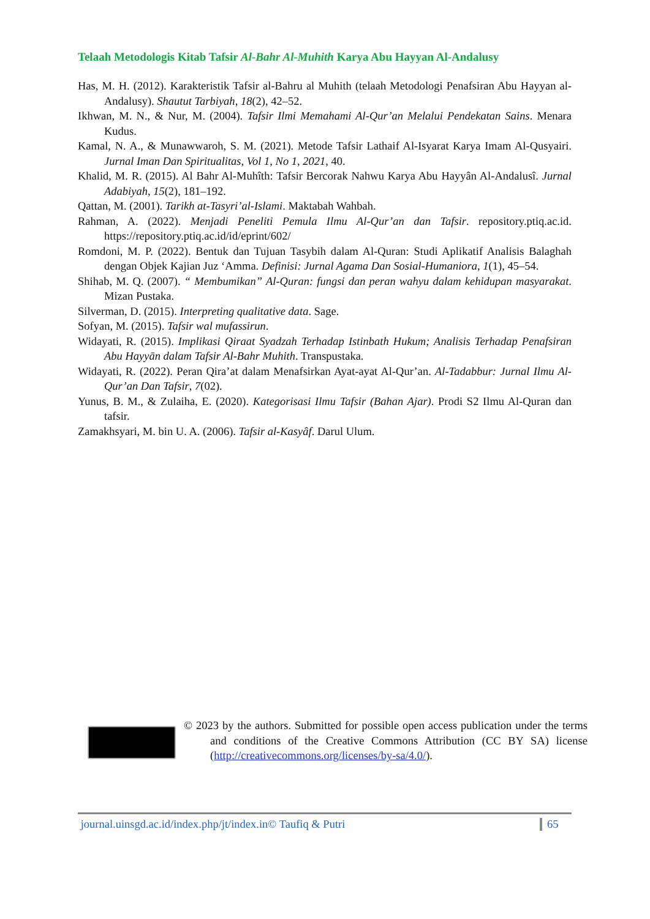Telaah Metodologis Kitab Tafsir Al-Bahr Al-Muhith Karya Abu Hayyan Al-Andalusy
Has, M. H. (2012). Karakteristik Tafsir al-Bahru al Muhith (telaah Metodologi Penafsiran Abu Hayyan al-Andalusy). Shautut Tarbiyah, 18(2), 42–52.
Ikhwan, M. N., & Nur, M. (2004). Tafsir Ilmi Memahami Al-Qur’an Melalui Pendekatan Sains. Menara Kudus.
Kamal, N. A., & Munawwaroh, S. M. (2021). Metode Tafsir Lathaif Al-Isyarat Karya Imam Al-Qusyairi. Jurnal Iman Dan Spiritualitas, Vol 1, No 1, 2021, 40.
Khalid, M. R. (2015). Al Bahr Al-Muhîth: Tafsir Bercorak Nahwu Karya Abu Hayyân Al-Andalusî. Jurnal Adabiyah, 15(2), 181–192.
Qattan, M. (2001). Tarikh at-Tasyri’al-Islami. Maktabah Wahbah.
Rahman, A. (2022). Menjadi Peneliti Pemula Ilmu Al-Qur’an dan Tafsir. repository.ptiq.ac.id. https://repository.ptiq.ac.id/id/eprint/602/
Romdoni, M. P. (2022). Bentuk dan Tujuan Tasybih dalam Al-Quran: Studi Aplikatif Analisis Balaghah dengan Objek Kajian Juz ‘Amma. Definisi: Jurnal Agama Dan Sosial-Humaniora, 1(1), 45–54.
Shihab, M. Q. (2007). “ Membumikan” Al-Quran: fungsi dan peran wahyu dalam kehidupan masyarakat. Mizan Pustaka.
Silverman, D. (2015). Interpreting qualitative data. Sage.
Sofyan, M. (2015). Tafsir wal mufassirun.
Widayati, R. (2015). Implikasi Qiraat Syadzah Terhadap Istinbath Hukum; Analisis Terhadap Penafsiran Abu Hayyān dalam Tafsir Al-Bahr Muhith. Transpustaka.
Widayati, R. (2022). Peran Qira’at dalam Menafsirkan Ayat-ayat Al-Qur’an. Al-Tadabbur: Jurnal Ilmu Al-Qur’an Dan Tafsir, 7(02).
Yunus, B. M., & Zulaiha, E. (2020). Kategorisasi Ilmu Tafsir (Bahan Ajar). Prodi S2 Ilmu Al-Quran dan tafsir.
Zamakhsyari, M. bin U. A. (2006). Tafsir al-Kasyâf. Darul Ulum.
© 2023 by the authors. Submitted for possible open access publication under the terms and conditions of the Creative Commons Attribution (CC BY SA) license (http://creativecommons.org/licenses/by-sa/4.0/).
journal.uinsgd.ac.id/index.php/jt/index.in© Taufiq & Putri 65